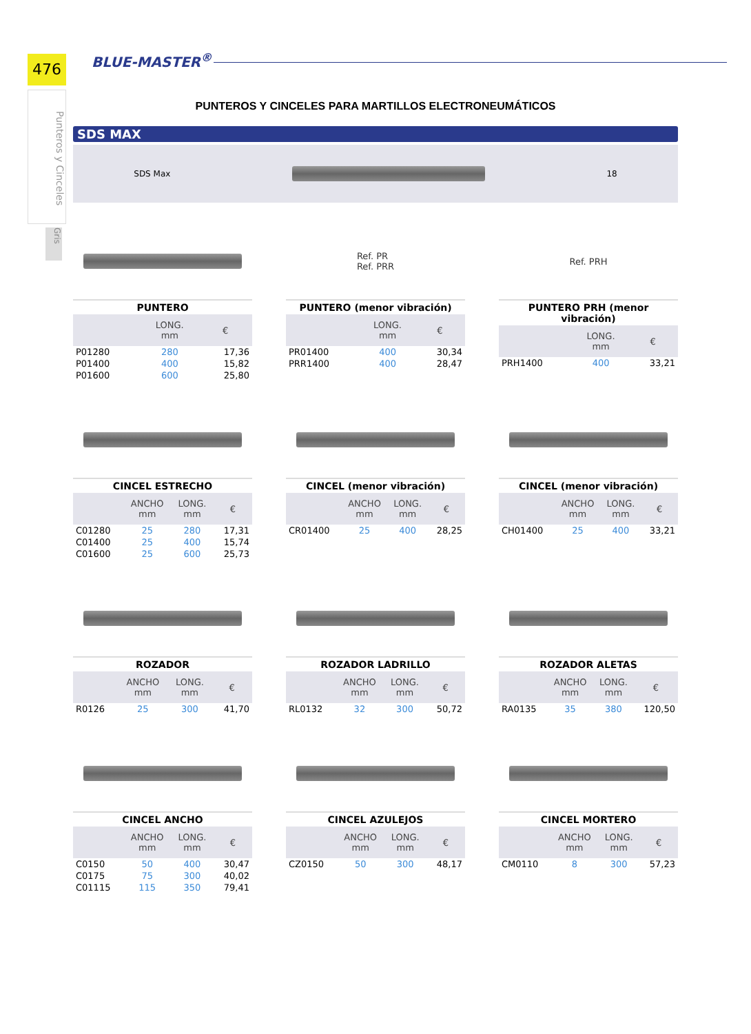476
Punteros y Cinceles
Gris
BLUE-MASTER<sup>®</sup>
PUNTEROS Y CINCELES PARA MARTILLOS ELECTRONEUMÁTICOS
SDS MAX
SDS Max 18
| PUNTERO | | |
| --- | --- | --- |
| | LONG. mm | € |
| P01280 | 280 | 17,36 |
| P01400 | 400 | 15,82 |
| P01600 | 600 | 25,80 |
Ref. PR
Ref. PRR
| PUNTERO (menor vibración) | | |
| --- | --- | --- |
| | LONG. mm | € |
| PR01400 | 400 | 30,34 |
| PRR1400 | 400 | 28,47 |
Ref. PRH
| PUNTERO PRH (menor vibración) | | |
| --- | --- | --- |
| | LONG. mm | € |
| PRH1400 | 400 | 33,21 |
| CINCEL ESTRECHO | | | |
| --- | --- | --- | --- |
| | ANCHO mm | LONG. mm | € |
| C01280 | 25 | 280 | 17,31 |
| C01400 | 25 | 400 | 15,74 |
| C01600 | 25 | 600 | 25,73 |
| CINCEL (menor vibración) | | | |
| --- | --- | --- | --- |
| | ANCHO mm | LONG. mm | € |
| CR01400 | 25 | 400 | 28,25 |
| CINCEL (menor vibración) | | | |
| --- | --- | --- | --- |
| | ANCHO mm | LONG. mm | € |
| CH01400 | 25 | 400 | 33,21 |
| ROZADOR | | | |
| --- | --- | --- | --- |
| | ANCHO mm | LONG. mm | € |
| R0126 | 25 | 300 | 41,70 |
| ROZADOR LADRILLO | | | |
| --- | --- | --- | --- |
| | ANCHO mm | LONG. mm | € |
| RL0132 | 32 | 300 | 50,72 |
| ROZADOR ALETAS | | | |
| --- | --- | --- | --- |
| | ANCHO mm | LONG. mm | € |
| RA0135 | 35 | 380 | 120,50 |
| CINCEL ANCHO | | | |
| --- | --- | --- | --- |
| | ANCHO mm | LONG. mm | € |
| C0150 | 50 | 400 | 30,47 |
| C0175 | 75 | 300 | 40,02 |
| C01115 | 115 | 350 | 79,41 |
| CINCEL AZULEJOS | | | |
| --- | --- | --- | --- |
| | ANCHO mm | LONG. mm | € |
| CZ0150 | 50 | 300 | 48,17 |
| CINCEL MORTERO | | | |
| --- | --- | --- | --- |
| | ANCHO mm | LONG. mm | € |
| CM0110 | 8 | 300 | 57,23 |